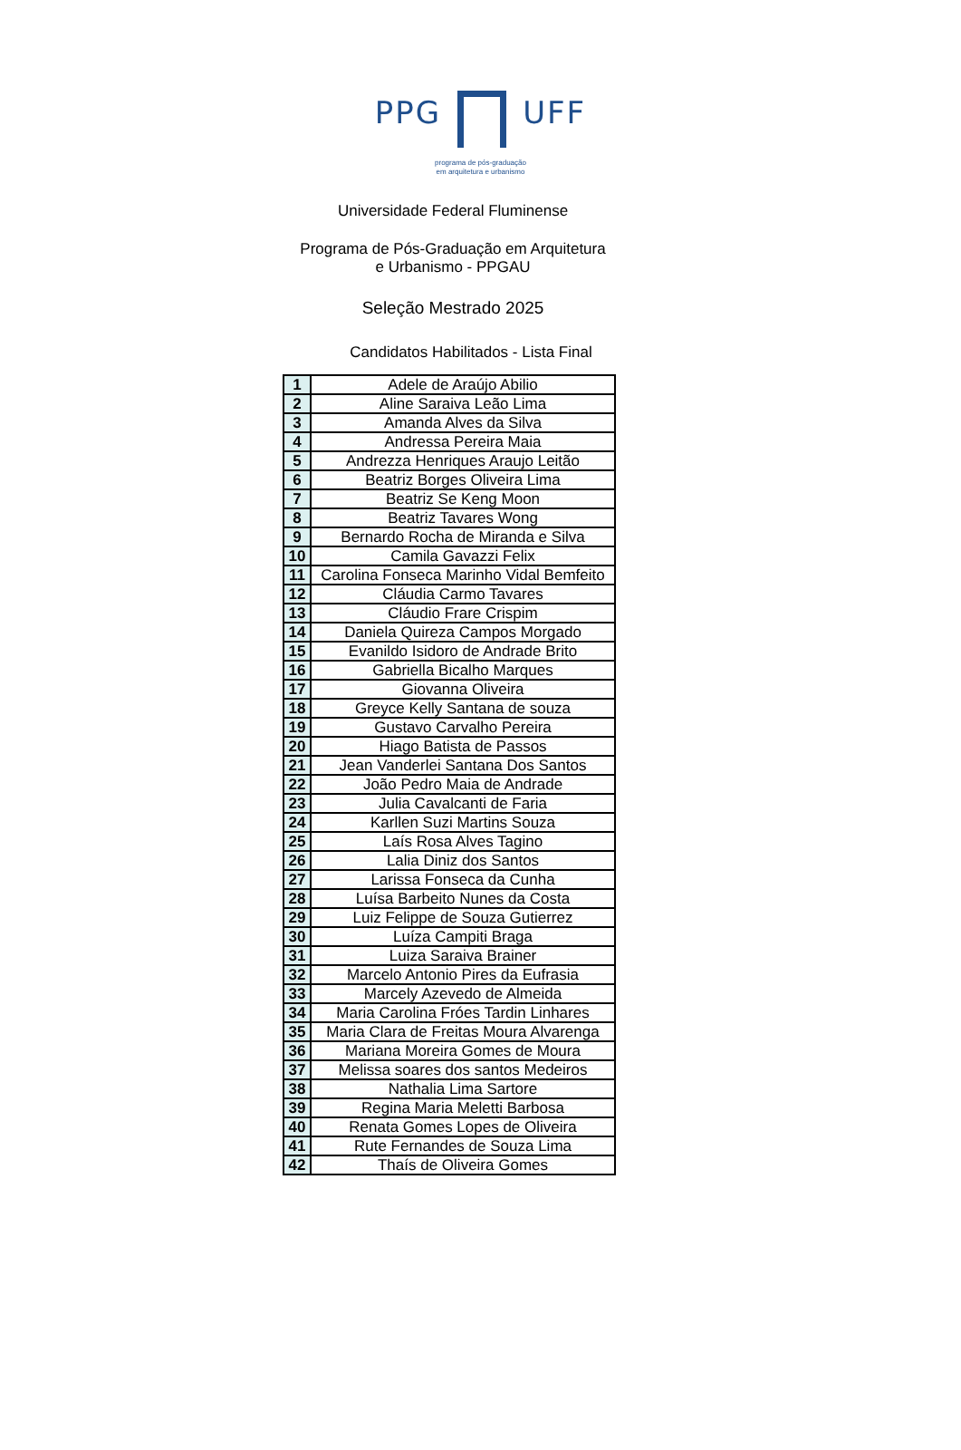PPG UFF
programa de pós-graduação
em arquitetura e urbanismo
Universidade Federal Fluminense
Programa de Pós-Graduação em Arquitetura
e Urbanismo - PPGAU
Seleção Mestrado 2025
Candidatos Habilitados - Lista Final
| 1 | Adele de Araújo Abilio |
| 2 | Aline Saraiva Leão Lima |
| 3 | Amanda Alves da Silva |
| 4 | Andressa Pereira Maia |
| 5 | Andrezza Henriques Araujo Leitão |
| 6 | Beatriz Borges Oliveira Lima |
| 7 | Beatriz Se Keng Moon |
| 8 | Beatriz Tavares Wong |
| 9 | Bernardo Rocha de Miranda e Silva |
| 10 | Camila Gavazzi Felix |
| 11 | Carolina Fonseca Marinho Vidal Bemfeito |
| 12 | Cláudia Carmo Tavares |
| 13 | Cláudio Frare Crispim |
| 14 | Daniela Quireza Campos Morgado |
| 15 | Evanildo Isidoro de Andrade Brito |
| 16 | Gabriella Bicalho Marques |
| 17 | Giovanna Oliveira |
| 18 | Greyce Kelly Santana de souza |
| 19 | Gustavo Carvalho Pereira |
| 20 | Hiago Batista de Passos |
| 21 | Jean Vanderlei Santana Dos Santos |
| 22 | João Pedro Maia de Andrade |
| 23 | Julia Cavalcanti de Faria |
| 24 | Karllen Suzi Martins Souza |
| 25 | Laís Rosa Alves Tagino |
| 26 | Lalia Diniz dos Santos |
| 27 | Larissa Fonseca da Cunha |
| 28 | Luísa Barbeito Nunes da Costa |
| 29 | Luiz Felippe de Souza Gutierrez |
| 30 | Luíza Campiti Braga |
| 31 | Luiza Saraiva Brainer |
| 32 | Marcelo Antonio Pires da Eufrasia |
| 33 | Marcely Azevedo de Almeida |
| 34 | Maria Carolina Fróes Tardin Linhares |
| 35 | Maria Clara de Freitas Moura Alvarenga |
| 36 | Mariana Moreira Gomes de Moura |
| 37 | Melissa soares dos santos Medeiros |
| 38 | Nathalia Lima Sartore |
| 39 | Regina Maria Meletti Barbosa |
| 40 | Renata Gomes Lopes de Oliveira |
| 41 | Rute Fernandes de Souza Lima |
| 42 | Thaís de Oliveira Gomes |